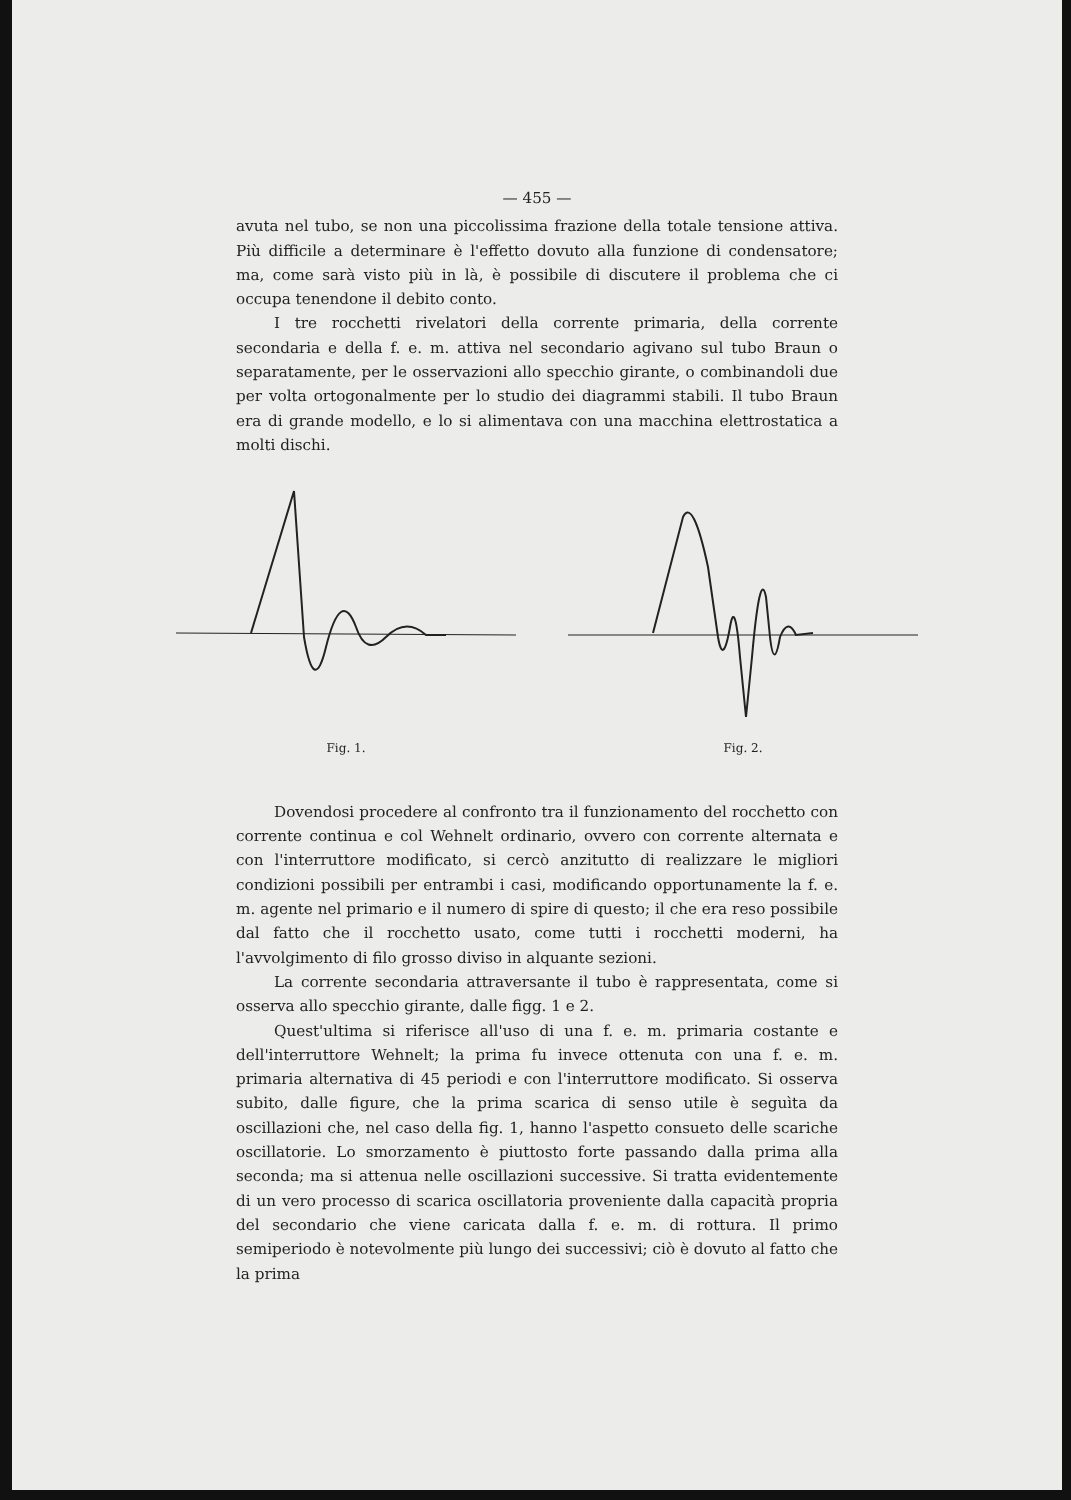— 455 —
avuta nel tubo, se non una piccolissima frazione della totale tensione attiva. Più difficile a determinare è l'effetto dovuto alla funzione di condensatore; ma, come sarà visto più in là, è possibile di discutere il problema che ci occupa tenendone il debito conto.
I tre rocchetti rivelatori della corrente primaria, della corrente secondaria e della f. e. m. attiva nel secondario agivano sul tubo Braun o separatamente, per le osservazioni allo specchio girante, o combinandoli due per volta ortogonalmente per lo studio dei diagrammi stabili. Il tubo Braun era di grande modello, e lo si alimentava con una macchina elettrostatica a molti dischi.
Fig. 1. Fig. 2.
Dovendosi procedere al confronto tra il funzionamento del rocchetto con corrente continua e col Wehnelt ordinario, ovvero con corrente alternata e con l'interruttore modificato, si cercò anzitutto di realizzare le migliori condizioni possibili per entrambi i casi, modificando opportunamente la f. e. m. agente nel primario e il numero di spire di questo; il che era reso possibile dal fatto che il rocchetto usato, come tutti i rocchetti moderni, ha l'avvolgimento di filo grosso diviso in alquante sezioni.
La corrente secondaria attraversante il tubo è rappresentata, come si osserva allo specchio girante, dalle figg. 1 e 2.
Quest'ultima si riferisce all'uso di una f. e. m. primaria costante e dell'interruttore Wehnelt; la prima fu invece ottenuta con una f. e. m. primaria alternativa di 45 periodi e con l'interruttore modificato. Si osserva subito, dalle figure, che la prima scarica di senso utile è seguìta da oscillazioni che, nel caso della fig. 1, hanno l'aspetto consueto delle scariche oscillatorie. Lo smorzamento è piuttosto forte passando dalla prima alla seconda; ma si attenua nelle oscillazioni successive. Si tratta evidentemente di un vero processo di scarica oscillatoria proveniente dalla capacità propria del secondario che viene caricata dalla f. e. m. di rottura. Il primo semiperiodo è notevolmente più lungo dei successivi; ciò è dovuto al fatto che la prima